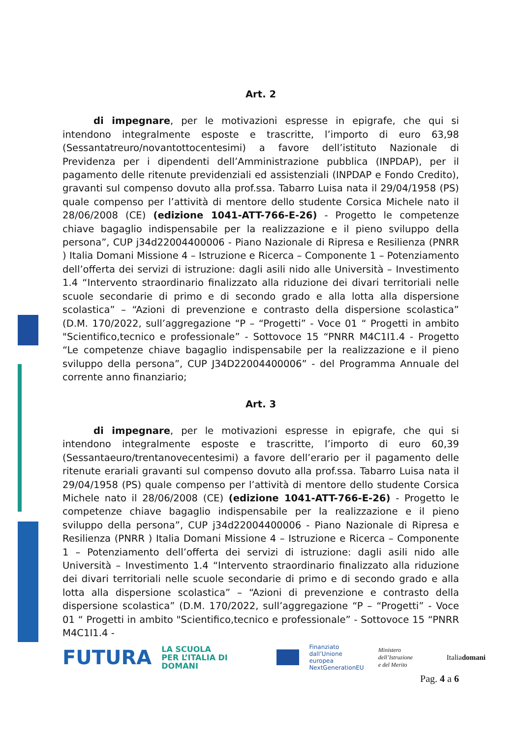Art. 2
di impegnare, per le motivazioni espresse in epigrafe, che qui si intendono integralmente esposte e trascritte, l’importo di euro 63,98 (Sessantatreuro/novantottocentesimi) a favore dell’istituto Nazionale di Previdenza per i dipendenti dell’Amministrazione pubblica (INPDAP), per il pagamento delle ritenute previdenziali ed assistenziali (INPDAP e Fondo Credito), gravanti sul compenso dovuto alla prof.ssa. Tabarro Luisa nata il 29/04/1958 (PS) quale compenso per l’attività di mentore dello studente Corsica Michele nato il 28/06/2008 (CE) (edizione 1041-ATT-766-E-26) - Progetto le competenze chiave bagaglio indispensabile per la realizzazione e il pieno sviluppo della persona”, CUP j34d22004400006 - Piano Nazionale di Ripresa e Resilienza (PNRR ) Italia Domani Missione 4 – Istruzione e Ricerca – Componente 1 – Potenziamento dell’offerta dei servizi di istruzione: dagli asili nido alle Università – Investimento 1.4 “Intervento straordinario finalizzato alla riduzione dei divari territoriali nelle scuole secondarie di primo e di secondo grado e alla lotta alla dispersione scolastica” – “Azioni di prevenzione e contrasto della dispersione scolastica” (D.M. 170/2022, sull’aggregazione “P – “Progetti” - Voce 01 “ Progetti in ambito "Scientifico,tecnico e professionale” - Sottovoce 15 “PNRR M4C1I1.4 - Progetto “Le competenze chiave bagaglio indispensabile per la realizzazione e il pieno sviluppo della persona”, CUP J34D22004400006” - del Programma Annuale del corrente anno finanziario;
Art. 3
di impegnare, per le motivazioni espresse in epigrafe, che qui si intendono integralmente esposte e trascritte, l’importo di euro 60,39 (Sessantaeuro/trentanovecentesimi) a favore dell’erario per il pagamento delle ritenute erariali gravanti sul compenso dovuto alla prof.ssa. Tabarro Luisa nata il 29/04/1958 (PS) quale compenso per l’attività di mentore dello studente Corsica Michele nato il 28/06/2008 (CE) (edizione 1041-ATT-766-E-26) - Progetto le competenze chiave bagaglio indispensabile per la realizzazione e il pieno sviluppo della persona”, CUP j34d22004400006 - Piano Nazionale di Ripresa e Resilienza (PNRR ) Italia Domani Missione 4 – Istruzione e Ricerca – Componente 1 – Potenziamento dell’offerta dei servizi di istruzione: dagli asili nido alle Università – Investimento 1.4 “Intervento straordinario finalizzato alla riduzione dei divari territoriali nelle scuole secondarie di primo e di secondo grado e alla lotta alla dispersione scolastica” – “Azioni di prevenzione e contrasto della dispersione scolastica” (D.M. 170/2022, sull’aggregazione “P – “Progetti” - Voce 01 “ Progetti in ambito "Scientifico,tecnico e professionale” - Sottovoce 15 “PNRR M4C1I1.4 -
FUTURA LA SCUOLA
PER L’ITALIA DI DOMANI Finanziato
dall’Unione europea
NextGenerationEU Ministero dell’Istruzione
e del Merito Italiadomani
Pag. 4 a 6